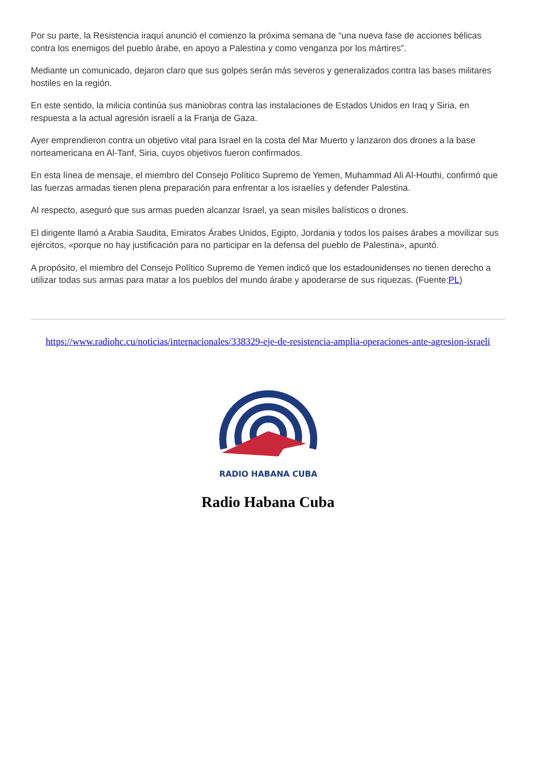Por su parte, la Resistencia iraquí anunció el comienzo la próxima semana de “una nueva fase de acciones bélicas contra los enemigos del pueblo árabe, en apoyo a Palestina y como venganza por los mártires”.
Mediante un comunicado, dejaron claro que sus golpes serán más severos y generalizados contra las bases militares hostiles en la región.
En este sentido, la milicia continúa sus maniobras contra las instalaciones de Estados Unidos en Iraq y Siria, en respuesta a la actual agresión israelí a la Franja de Gaza.
Ayer emprendieron contra un objetivo vital para Israel en la costa del Mar Muerto y lanzaron dos drones a la base norteamericana en Al-Tanf, Siria, cuyos objetivos fueron confirmados.
En esta línea de mensaje, el miembro del Consejo Político Supremo de Yemen, Muhammad Ali Al-Houthi, confirmó que las fuerzas armadas tienen plena preparación para enfrentar a los israelíes y defender Palestina.
Al respecto, aseguró que sus armas pueden alcanzar Israel, ya sean misiles balísticos o drones.
El dirigente llamó a Arabia Saudita, Emiratos Árabes Unidos, Egipto, Jordania y todos los países árabes a movilizar sus ejércitos, «porque no hay justificación para no participar en la defensa del pueblo de Palestina», apuntó.
A propósito, el miembro del Consejo Político Supremo de Yemen indicó que los estadounidenses no tienen derecho a utilizar todas sus armas para matar a los pueblos del mundo árabe y apoderarse de sus riquezas. (Fuente:PL)
https://www.radiohc.cu/noticias/internacionales/338329-eje-de-resistencia-amplia-operaciones-ante-agresion-israeli
RADIO HABANA CUBA
Radio Habana Cuba